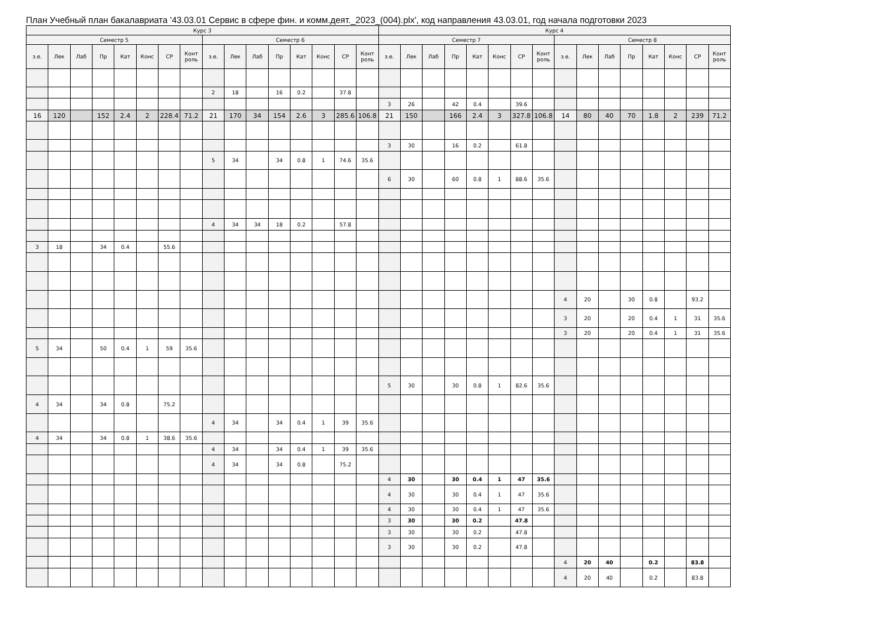План Учебный план бакалавриата '43.03.01 Сервис в сфере фин. и комм.деят._2023_(004).plx', код направления 43.03.01, год начала подготовки 2023
| Курс 3 | | | | | | | | | | | | | | | | Курс 4 | | | | | | | | | | | | | | | |
| --- | --- | --- | --- | --- | --- | --- | --- | --- | --- | --- | --- | --- | --- | --- | --- | --- | --- | --- | --- | --- | --- | --- | --- | --- | --- | --- | --- | --- | --- | --- | --- |
| Семестр 5 | | | | | | | | Семестр 6 | | | | | | | | Семестр 7 | | | | | | | | Семестр 8 | | | | | | | |
| з.е. | Лек | Лаб | Пр | Кат | Конс | СР | Конт роль | з.е. | Лек | Лаб | Пр | Кат | Конс | СР | Конт роль | з.е. | Лек | Лаб | Пр | Кат | Конс | СР | Конт роль | з.е. | Лек | Лаб | Пр | Кат | Конс | СР | Конт роль |
| | | | | | | | | 2 | 18 | | 16 | 0.2 | | 37.8 | | | | | | | | | | | | | | | | | |
| | | | | | | | | | | | | | | | | 3 | 26 | | 42 | 0.4 | | 39.6 | | | | | | | | | |
| 16 | 120 | | 152 | 2.4 | 2 | 228.4 | 71.2 | 21 | 170 | 34 | 154 | 2.6 | 3 | 285.6 | 106.8 | 21 | 150 | | 166 | 2.4 | 3 | 327.8 | 106.8 | 14 | 80 | 40 | 70 | 1.8 | 2 | 239 | 71.2 |
| | | | | | | | | | | | | | | | | 3 | 30 | | 16 | 0.2 | | 61.8 | | | | | | | | | |
| | | | | | | | | 5 | 34 | | 34 | 0.8 | 1 | 74.6 | 35.6 | | | | | | | | | | | | | | | | |
| | | | | | | | | | | | | | | | | 6 | 30 | | 60 | 0.8 | 1 | 88.6 | 35.6 | | | | | | | | |
| | | | | | | | | 4 | 34 | 34 | 18 | 0.2 | | 57.8 | | | | | | | | | | | | | | | | | |
| 3 | 18 | | 34 | 0.4 | | 55.6 | | | | | | | | | | | | | | | | | | | | | | | | | |
| | | | | | | | | | | | | | | | | | | | | | | | | 4 | 20 | | 30 | 0.8 | | 93.2 | |
| | | | | | | | | | | | | | | | | | | | | | | | | 3 | 20 | | 20 | 0.4 | 1 | 31 | 35.6 |
| | | | | | | | | | | | | | | | | | | | | | | | | 3 | 20 | | 20 | 0.4 | 1 | 31 | 35.6 |
| 5 | 34 | | 50 | 0.4 | 1 | 59 | 35.6 | | | | | | | | | | | | | | | | | | | | | | | | |
| | | | | | | | | | | | | | | | | 5 | 30 | | 30 | 0.8 | 1 | 82.6 | 35.6 | | | | | | | | |
| 4 | 34 | | 34 | 0.8 | | 75.2 | | | | | | | | | | | | | | | | | | | | | | | | | |
| | | | | | | | | 4 | 34 | | 34 | 0.4 | 1 | 39 | 35.6 | | | | | | | | | | | | | | | | |
| 4 | 34 | | 34 | 0.8 | 1 | 38.6 | 35.6 | | | | | | | | | | | | | | | | | | | | | | | | |
| | | | | | | | | 4 | 34 | | 34 | 0.4 | 1 | 39 | 35.6 | | | | | | | | | | | | | | | | |
| | | | | | | | | 4 | 34 | | 34 | 0.8 | | 75.2 | | | | | | | | | | | | | | | | | |
| | | | | | | | | | | | | | | | | 4 | 30 | | 30 | 0.4 | 1 | 47 | 35.6 | | | | | | | | |
| | | | | | | | | | | | | | | | | 4 | 30 | | 30 | 0.4 | 1 | 47 | 35.6 | | | | | | | | |
| | | | | | | | | | | | | | | | | 4 | 30 | | 30 | 0.4 | 1 | 47 | 35.6 | | | | | | | | |
| | | | | | | | | | | | | | | | | 3 | 30 | | 30 | 0.2 | | 47.8 | | | | | | | | | |
| | | | | | | | | | | | | | | | | 3 | 30 | | 30 | 0.2 | | 47.8 | | | | | | | | | |
| | | | | | | | | | | | | | | | | 3 | 30 | | 30 | 0.2 | | 47.8 | | | | | | | | | |
| | | | | | | | | | | | | | | | | | | | | | | | | 4 | 20 | 40 | | 0.2 | | 83.8 | |
| | | | | | | | | | | | | | | | | | | | | | | | | 4 | 20 | 40 | | 0.2 | | 83.8 | |